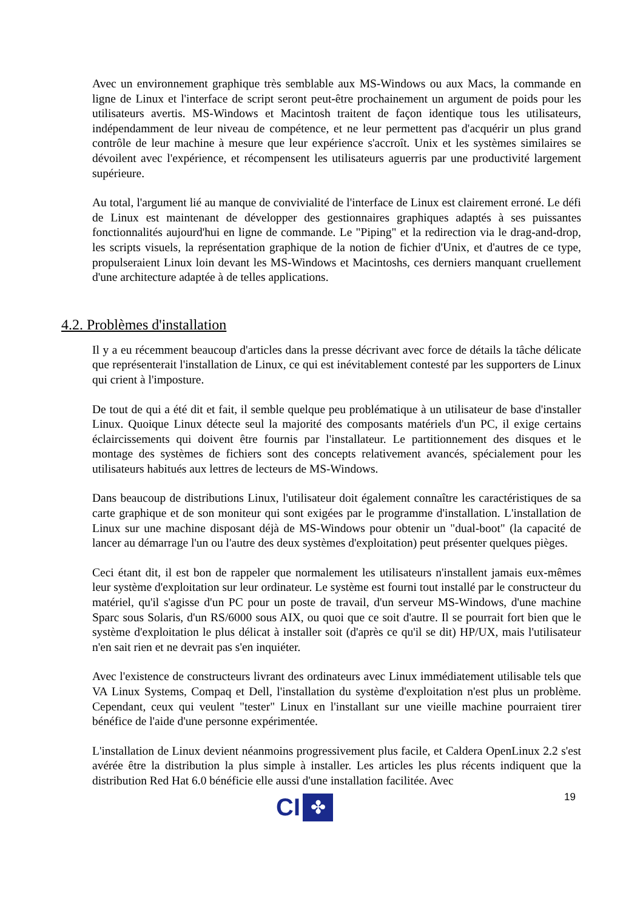Avec un environnement graphique très semblable aux MS-Windows ou aux Macs, la commande en ligne de Linux et l'interface de script seront peut-être prochainement un argument de poids pour les utilisateurs avertis. MS-Windows et Macintosh traitent de façon identique tous les utilisateurs, indépendamment de leur niveau de compétence, et ne leur permettent pas d'acquérir un plus grand contrôle de leur machine à mesure que leur expérience s'accroît. Unix et les systèmes similaires se dévoilent avec l'expérience, et récompensent les utilisateurs aguerris par une productivité largement supérieure.
Au total, l'argument lié au manque de convivialité de l'interface de Linux est clairement erroné. Le défi de Linux est maintenant de développer des gestionnaires graphiques adaptés à ses puissantes fonctionnalités aujourd'hui en ligne de commande. Le "Piping" et la redirection via le drag-and-drop, les scripts visuels, la représentation graphique de la notion de fichier d'Unix, et d'autres de ce type, propulseraient Linux loin devant les MS-Windows et Macintoshs, ces derniers manquant cruellement d'une architecture adaptée à de telles applications.
4.2. Problèmes d'installation
Il y a eu récemment beaucoup d'articles dans la presse décrivant avec force de détails la tâche délicate que représenterait l'installation de Linux, ce qui est inévitablement contesté par les supporters de Linux qui crient à l'imposture.
De tout de qui a été dit et fait, il semble quelque peu problématique à un utilisateur de base d'installer Linux. Quoique Linux détecte seul la majorité des composants matériels d'un PC, il exige certains éclaircissements qui doivent être fournis par l'installateur. Le partitionnement des disques et le montage des systèmes de fichiers sont des concepts relativement avancés, spécialement pour les utilisateurs habitués aux lettres de lecteurs de MS-Windows.
Dans beaucoup de distributions Linux, l'utilisateur doit également connaître les caractéristiques de sa carte graphique et de son moniteur qui sont exigées par le programme d'installation. L'installation de Linux sur une machine disposant déjà de MS-Windows pour obtenir un "dual-boot" (la capacité de lancer au démarrage l'un ou l'autre des deux systèmes d'exploitation) peut présenter quelques pièges.
Ceci étant dit, il est bon de rappeler que normalement les utilisateurs n'installent jamais eux-mêmes leur système d'exploitation sur leur ordinateur. Le système est fourni tout installé par le constructeur du matériel, qu'il s'agisse d'un PC pour un poste de travail, d'un serveur MS-Windows, d'une machine Sparc sous Solaris, d'un RS/6000 sous AIX, ou quoi que ce soit d'autre. Il se pourrait fort bien que le système d'exploitation le plus délicat à installer soit (d'après ce qu'il se dit) HP/UX, mais l'utilisateur n'en sait rien et ne devrait pas s'en inquiéter.
Avec l'existence de constructeurs livrant des ordinateurs avec Linux immédiatement utilisable tels que VA Linux Systems, Compaq et Dell, l'installation du système d'exploitation n'est plus un problème. Cependant, ceux qui veulent "tester" Linux en l'installant sur une vieille machine pourraient tirer bénéfice de l'aide d'une personne expérimentée.
L'installation de Linux devient néanmoins progressivement plus facile, et Caldera OpenLinux 2.2 s'est avérée être la distribution la plus simple à installer. Les articles les plus récents indiquent que la distribution Red Hat 6.0 bénéficie elle aussi d'une installation facilitée. Avec
19
CI
✤